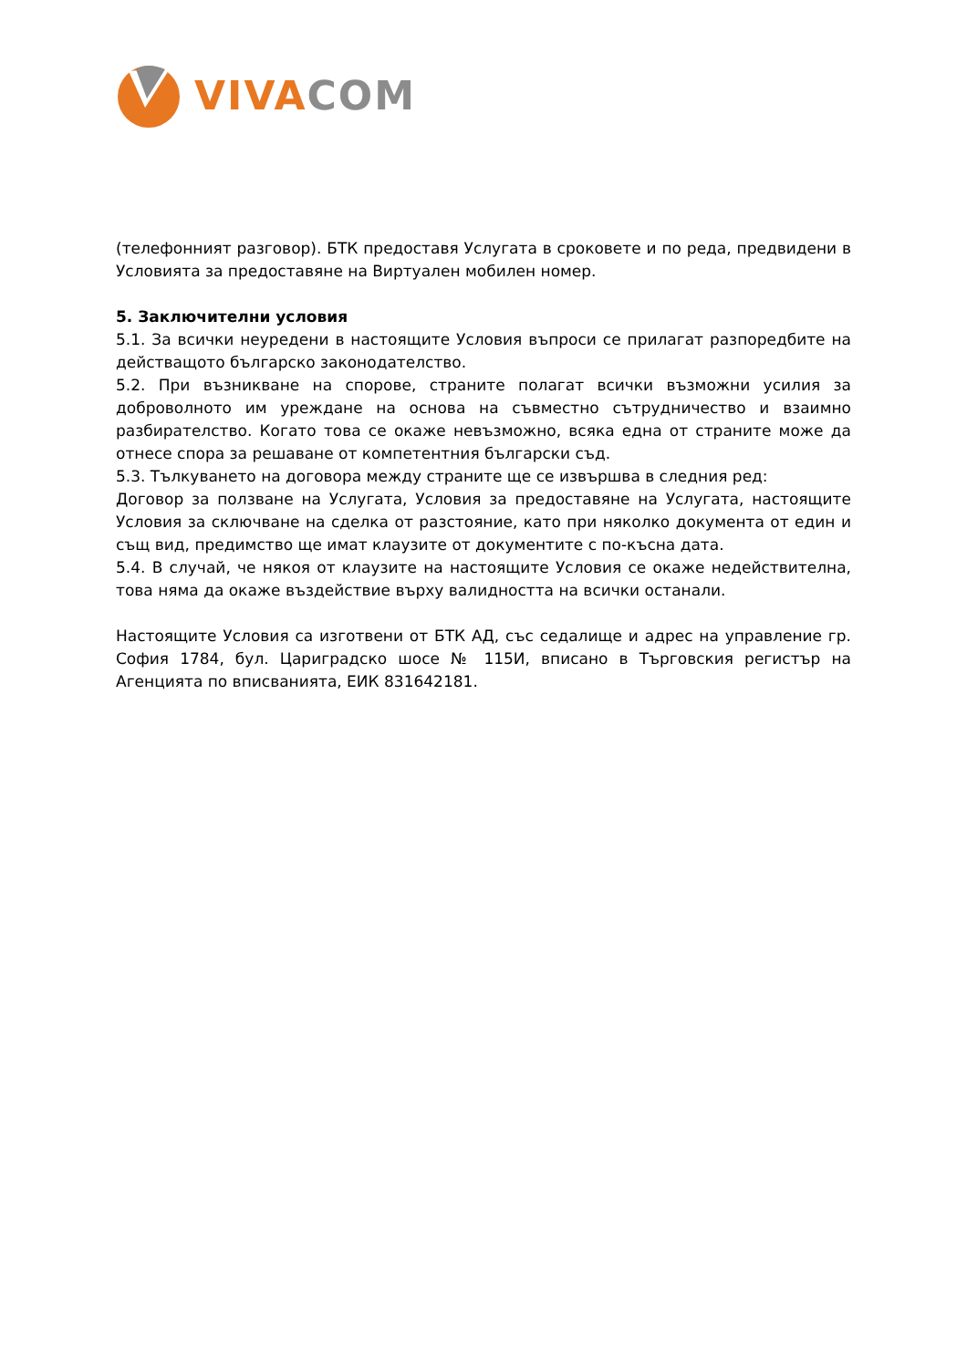VIVA COM
(телефонният разговор). БТК предоставя Услугата в сроковете и по реда, предвидени в Условията за предоставяне на Виртуален мобилен номер.
5. Заключителни условия
5.1. За всички неуредени в настоящите Условия въпроси се прилагат разпоредбите на действащото българско законодателство.
5.2. При възникване на спорове, страните полагат всички възможни усилия за доброволното им уреждане на основа на съвместно сътрудничество и взаимно разбирателство. Когато това се окаже невъзможно, всяка една от страните може да отнесе спора за решаване от компетентния български съд.
5.3. Тълкуването на договора между страните ще се извършва в следния ред:
Договор за ползване на Услугата, Условия за предоставяне на Услугата, настоящите Условия за сключване на сделка от разстояние, като при няколко документа от един и същ вид, предимство ще имат клаузите от документите с по-късна дата.
5.4. В случай, че някоя от клаузите на настоящите Условия се окаже недействителна, това няма да окаже въздействие върху валидността на всички останали.
Настоящите Условия са изготвени от БТК АД, със седалище и адрес на управление гр. София 1784, бул. Цариградско шосе № 115И, вписано в Търговския регистър на Агенцията по вписванията, ЕИК 831642181.